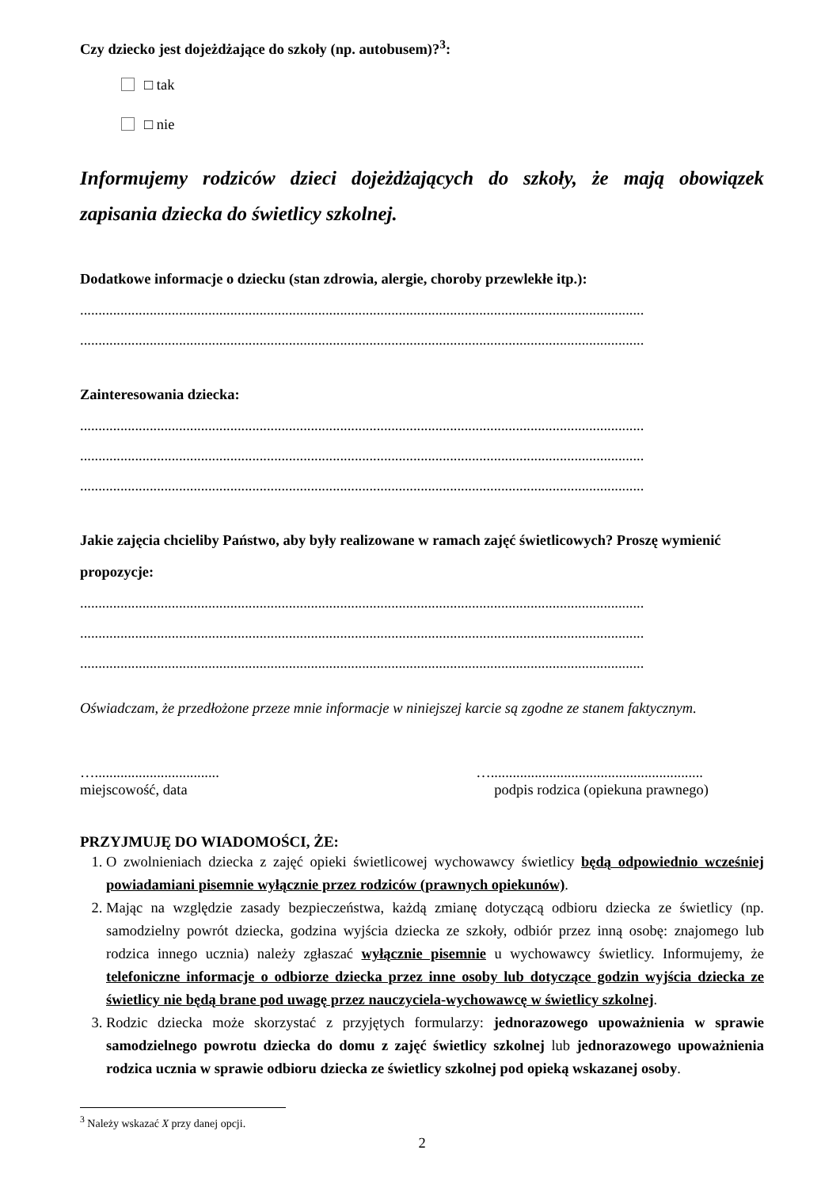Czy dziecko jest dojeżdżające do szkoły (np. autobusem)?<sup>3</sup>:
□ tak
□ nie
Informujemy rodziców dzieci dojeżdżających do szkoły, że mają obowiązek zapisania dziecka do świetlicy szkolnej.
Dodatkowe informacje o dziecku (stan zdrowia, alergie, choroby przewlekłe itp.):
..........................................................................................................................................................
..........................................................................................................................................................
Zainteresowania dziecka:
..........................................................................................................................................................
..........................................................................................................................................................
..........................................................................................................................................................
Jakie zajęcia chcieliby Państwo, aby były realizowane w ramach zajęć świetlicowych? Proszę wymienić propozycje:
..........................................................................................................................................................
..........................................................................................................................................................
..........................................................................................................................................................
Oświadczam, że przedłożone przeze mnie informacje w niniejszej karcie są zgodne ze stanem faktycznym.
…..................................
miejscowość, data
…..........................................................
podpis rodzica (opiekuna prawnego)
PRZYJMUJĘ DO WIADOMOŚCI, ŻE:
1. O zwolnieniach dziecka z zajęć opieki świetlicowej wychowawcy świetlicy będą odpowiednio wcześniej powiadamiani pisemnie wyłącznie przez rodziców (prawnych opiekunów).
2. Mając na względzie zasady bezpieczeństwa, każdą zmianę dotyczącą odbioru dziecka ze świetlicy (np. samodzielny powrót dziecka, godzina wyjścia dziecka ze szkoły, odbiór przez inną osobę: znajomego lub rodzica innego ucznia) należy zgłaszać wyłącznie pisemnie u wychowawcy świetlicy. Informujemy, że telefoniczne informacje o odbiorze dziecka przez inne osoby lub dotyczące godzin wyjścia dziecka ze świetlicy nie będą brane pod uwagę przez nauczyciela-wychowawcę w świetlicy szkolnej.
3. Rodzic dziecka może skorzystać z przyjętych formularzy: jednorazowego upoważnienia w sprawie samodzielnego powrotu dziecka do domu z zajęć świetlicy szkolnej lub jednorazowego upoważnienia rodzica ucznia w sprawie odbioru dziecka ze świetlicy szkolnej pod opieką wskazanej osoby.
<sup>3</sup> Należy wskazać X przy danej opcji.
2